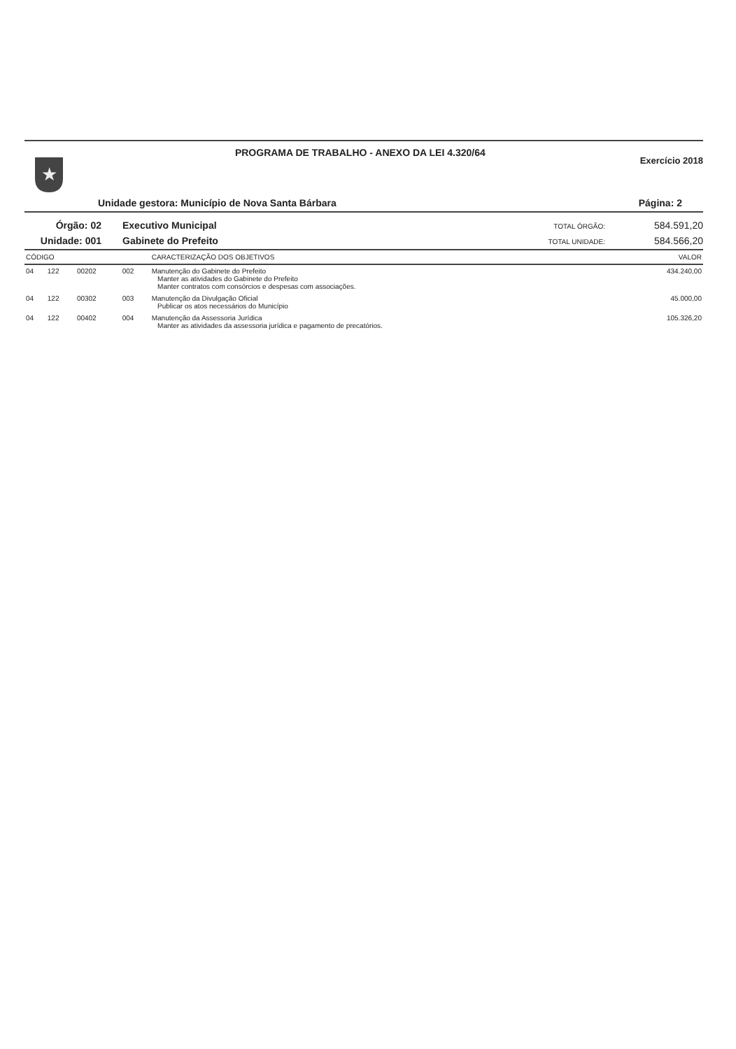★
PROGRAMA DE TRABALHO - ANEXO DA LEI 4.320/64
Exercício 2018
Unidade gestora: Município de Nova Santa Bárbara Página: 2
Órgão: 02
Executivo Municipal
TOTAL ÓRGÃO:
584.591,20
Unidade: 001
Gabinete do Prefeito
TOTAL UNIDADE:
584.566,20
| CÓDIGO | | | | CARACTERIZAÇÃO DOS OBJETIVOS | VALOR |
| --- | --- | --- | --- | --- | --- |
| 04 | 122 | 00202 | 002 | Manutenção do Gabinete do Prefeito Manter as atividades do Gabinete do Prefeito Manter contratos com consórcios e despesas com associações. | 434.240,00 |
| 04 | 122 | 00302 | 003 | Manutenção da Divulgação Oficial Publicar os atos necessários do Município | 45.000,00 |
| 04 | 122 | 00402 | 004 | Manutenção da Assessoria Jurídica Manter as atividades da assessoria jurídica e pagamento de precatórios. | 105.326,20 |